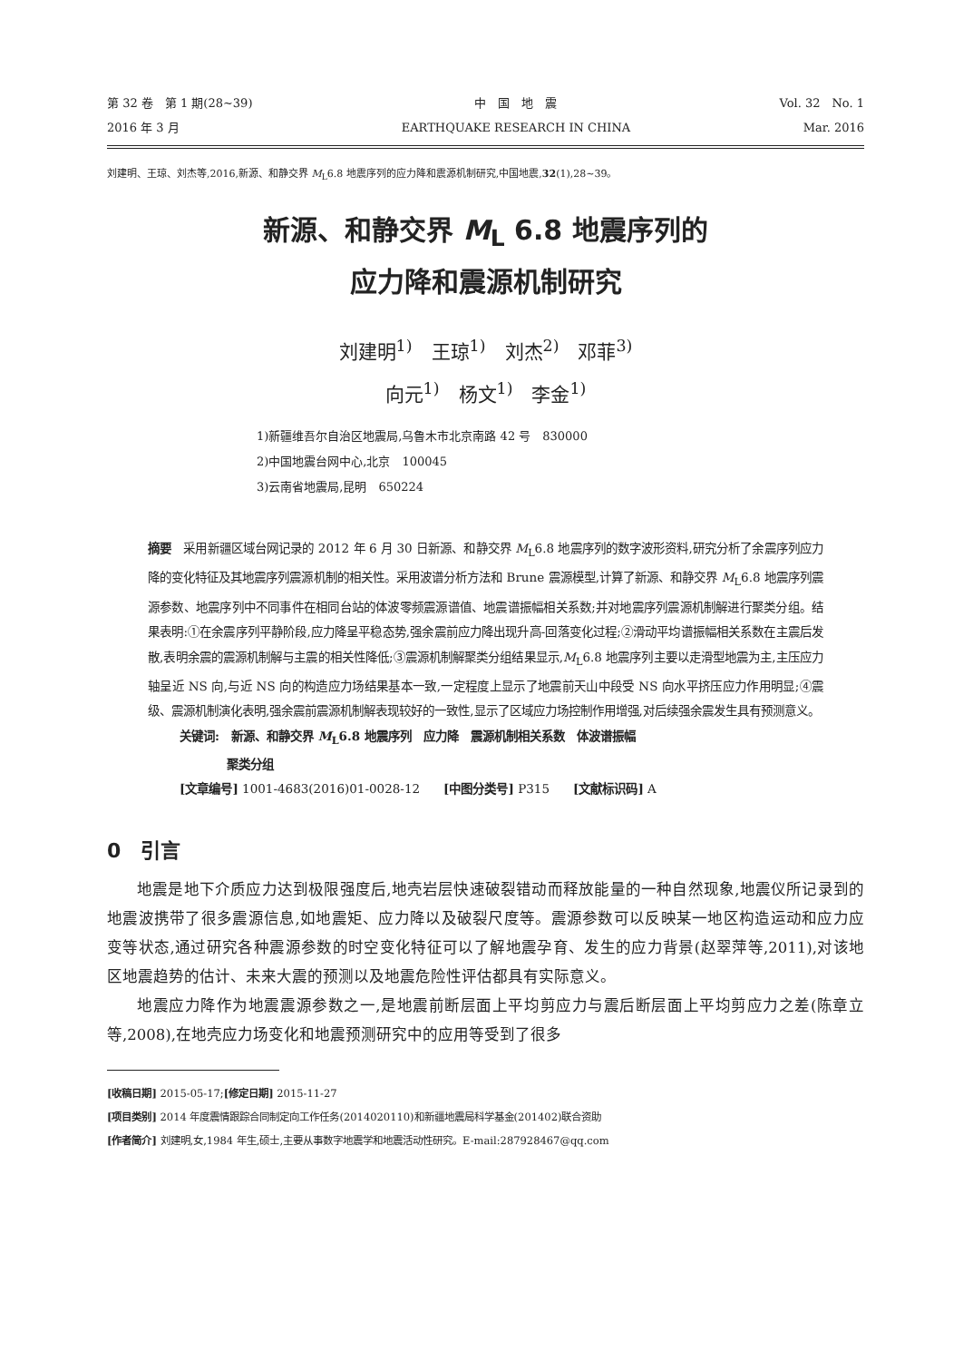第 32 卷　第 1 期(28~39)
2016 年 3 月
中　国　地　震
EARTHQUAKE RESEARCH IN CHINA
Vol. 32　No. 1
Mar. 2016
刘建明、王琼、刘杰等,2016,新源、和静交界 M<sub>L</sub>6.8 地震序列的应力降和震源机制研究,中国地震,32(1),28~39。
新源、和静交界 M<sub>L</sub> 6.8 地震序列的
应力降和震源机制研究
刘建明<sup>1)</sup>　王琼<sup>1)</sup>　刘杰<sup>2)</sup>　邓菲<sup>3)</sup>
向元<sup>1)</sup>　杨文<sup>1)</sup>　李金<sup>1)</sup>
1)新疆维吾尔自治区地震局,乌鲁木市北京南路 42 号　830000
2)中国地震台网中心,北京　100045
3)云南省地震局,昆明　650224
摘要　采用新疆区域台网记录的 2012 年 6 月 30 日新源、和静交界 M<sub>L</sub>6.8 地震序列的数字波形资料,研究分析了余震序列应力降的变化特征及其地震序列震源机制的相关性。采用波谱分析方法和 Brune 震源模型,计算了新源、和静交界 M<sub>L</sub>6.8 地震序列震源参数、地震序列中不同事件在相同台站的体波零频震源谱值、地震谱振幅相关系数;并对地震序列震源机制解进行聚类分组。结果表明:①在余震序列平静阶段,应力降呈平稳态势,强余震前应力降出现升高-回落变化过程;②滑动平均谱振幅相关系数在主震后发散,表明余震的震源机制解与主震的相关性降低;③震源机制解聚类分组结果显示,M<sub>L</sub>6.8 地震序列主要以走滑型地震为主,主压应力轴呈近 NS 向,与近 NS 向的构造应力场结果基本一致,一定程度上显示了地震前天山中段受 NS 向水平挤压应力作用明显;④震级、震源机制演化表明,强余震前震源机制解表现较好的一致性,显示了区域应力场控制作用增强,对后续强余震发生具有预测意义。
关键词:　新源、和静交界 M<sub>L</sub>6.8 地震序列　应力降　震源机制相关系数　体波谱振幅
　　　　聚类分组
[文章编号] 1001-4683(2016)01-0028-12　　[中图分类号] P315　　[文献标识码] A
0　引言
地震是地下介质应力达到极限强度后,地壳岩层快速破裂错动而释放能量的一种自然现象,地震仪所记录到的地震波携带了很多震源信息,如地震矩、应力降以及破裂尺度等。震源参数可以反映某一地区构造运动和应力应变等状态,通过研究各种震源参数的时空变化特征可以了解地震孕育、发生的应力背景(赵翠萍等,2011),对该地区地震趋势的估计、未来大震的预测以及地震危险性评估都具有实际意义。
地震应力降作为地震震源参数之一,是地震前断层面上平均剪应力与震后断层面上平均剪应力之差(陈章立等,2008),在地壳应力场变化和地震预测研究中的应用等受到了很多
[收稿日期] 2015-05-17;[修定日期] 2015-11-27
[项目类别] 2014 年度震情跟踪合同制定向工作任务(2014020110)和新疆地震局科学基金(201402)联合资助
[作者简介] 刘建明,女,1984 年生,硕士,主要从事数字地震学和地震活动性研究。E-mail:287928467@qq.com